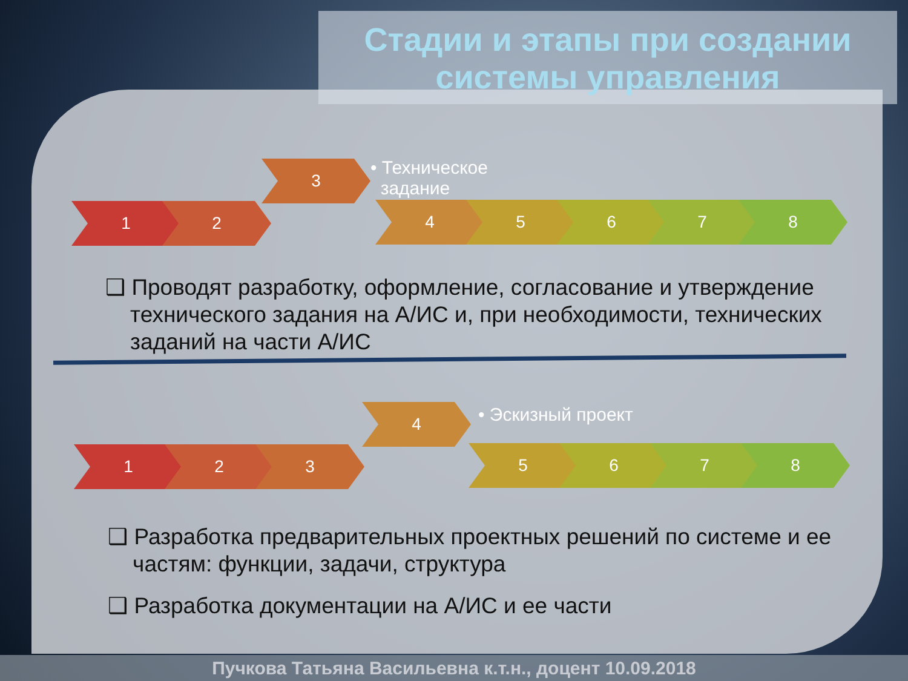Стадии и этапы при создании системы управления
3
• Техническое
задание
1 2
4 5 6 7 8
❑ Проводят разработку, оформление, согласование и утверждение
технического задания на А/ИС и, при необходимости, технических
заданий на части А/ИС
4 • Эскизный проект
1 2 3
5 6 7 8
❑ Разработка предварительных проектных решений по системе и ее
частям: функции, задачи, структура
❑ Разработка документации на А/ИС и ее части
Пучкова Татьяна Васильевна к.т.н., доцент 10.09.2018